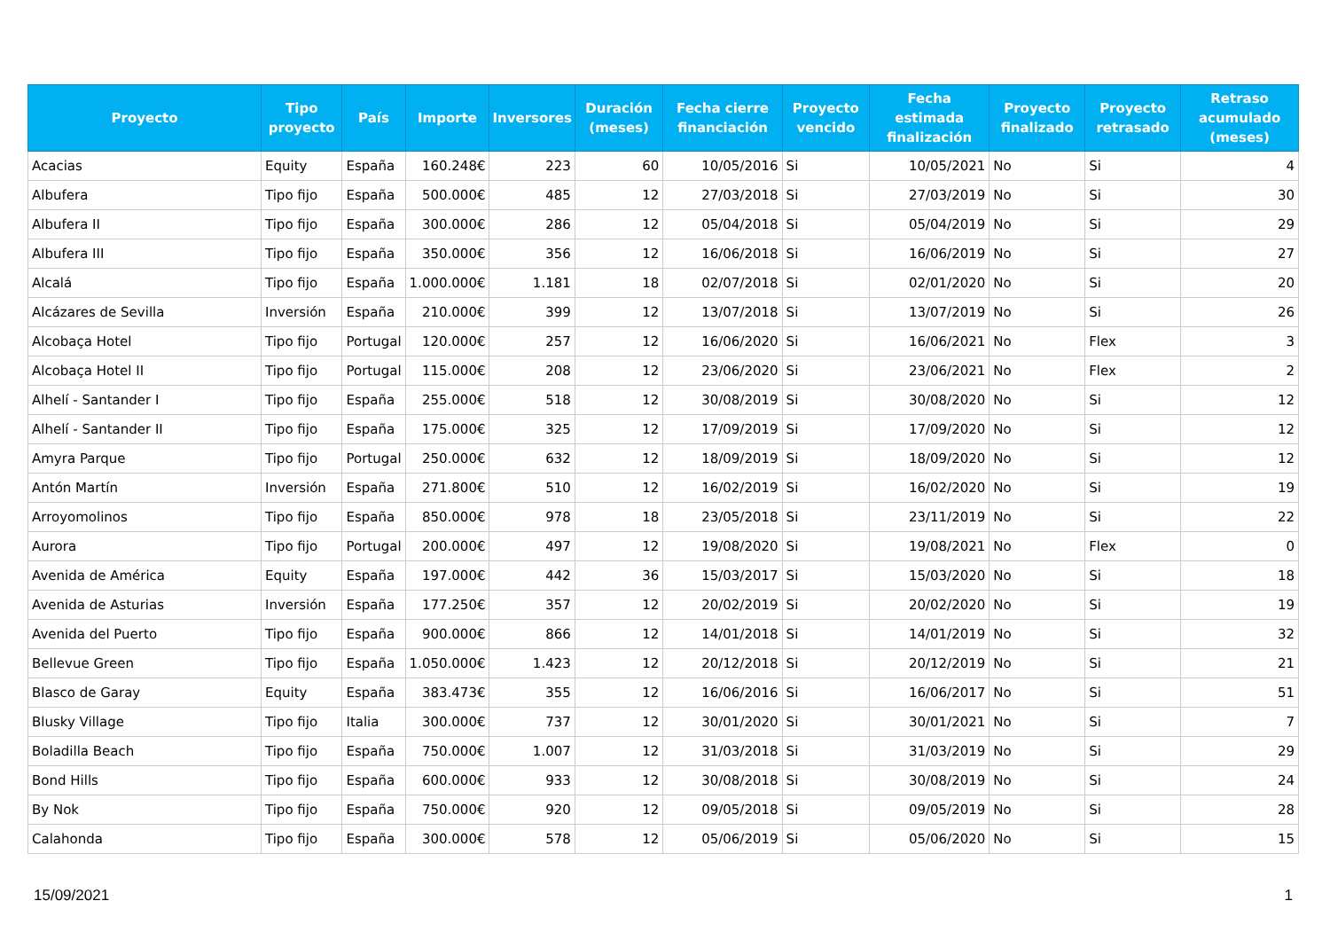| Proyecto | Tipo proyecto | País | Importe | Inversores | Duración (meses) | Fecha cierre financiación | Proyecto vencido | Fecha estimada finalización | Proyecto finalizado | Proyecto retrasado | Retraso acumulado (meses) |
| --- | --- | --- | --- | --- | --- | --- | --- | --- | --- | --- | --- |
| Acacias | Equity | España | 160.248€ | 223 | 60 | 10/05/2016 | Si | 10/05/2021 | No | Si | 4 |
| Albufera | Tipo fijo | España | 500.000€ | 485 | 12 | 27/03/2018 | Si | 27/03/2019 | No | Si | 30 |
| Albufera II | Tipo fijo | España | 300.000€ | 286 | 12 | 05/04/2018 | Si | 05/04/2019 | No | Si | 29 |
| Albufera III | Tipo fijo | España | 350.000€ | 356 | 12 | 16/06/2018 | Si | 16/06/2019 | No | Si | 27 |
| Alcalá | Tipo fijo | España | 1.000.000€ | 1.181 | 18 | 02/07/2018 | Si | 02/01/2020 | No | Si | 20 |
| Alcázares de Sevilla | Inversión | España | 210.000€ | 399 | 12 | 13/07/2018 | Si | 13/07/2019 | No | Si | 26 |
| Alcobaça Hotel | Tipo fijo | Portugal | 120.000€ | 257 | 12 | 16/06/2020 | Si | 16/06/2021 | No | Flex | 3 |
| Alcobaça Hotel II | Tipo fijo | Portugal | 115.000€ | 208 | 12 | 23/06/2020 | Si | 23/06/2021 | No | Flex | 2 |
| Alhelí - Santander I | Tipo fijo | España | 255.000€ | 518 | 12 | 30/08/2019 | Si | 30/08/2020 | No | Si | 12 |
| Alhelí - Santander II | Tipo fijo | España | 175.000€ | 325 | 12 | 17/09/2019 | Si | 17/09/2020 | No | Si | 12 |
| Amyra Parque | Tipo fijo | Portugal | 250.000€ | 632 | 12 | 18/09/2019 | Si | 18/09/2020 | No | Si | 12 |
| Antón Martín | Inversión | España | 271.800€ | 510 | 12 | 16/02/2019 | Si | 16/02/2020 | No | Si | 19 |
| Arroyomolinos | Tipo fijo | España | 850.000€ | 978 | 18 | 23/05/2018 | Si | 23/11/2019 | No | Si | 22 |
| Aurora | Tipo fijo | Portugal | 200.000€ | 497 | 12 | 19/08/2020 | Si | 19/08/2021 | No | Flex | 0 |
| Avenida de América | Equity | España | 197.000€ | 442 | 36 | 15/03/2017 | Si | 15/03/2020 | No | Si | 18 |
| Avenida de Asturias | Inversión | España | 177.250€ | 357 | 12 | 20/02/2019 | Si | 20/02/2020 | No | Si | 19 |
| Avenida del Puerto | Tipo fijo | España | 900.000€ | 866 | 12 | 14/01/2018 | Si | 14/01/2019 | No | Si | 32 |
| Bellevue Green | Tipo fijo | España | 1.050.000€ | 1.423 | 12 | 20/12/2018 | Si | 20/12/2019 | No | Si | 21 |
| Blasco de Garay | Equity | España | 383.473€ | 355 | 12 | 16/06/2016 | Si | 16/06/2017 | No | Si | 51 |
| Blusky Village | Tipo fijo | Italia | 300.000€ | 737 | 12 | 30/01/2020 | Si | 30/01/2021 | No | Si | 7 |
| Boladilla Beach | Tipo fijo | España | 750.000€ | 1.007 | 12 | 31/03/2018 | Si | 31/03/2019 | No | Si | 29 |
| Bond Hills | Tipo fijo | España | 600.000€ | 933 | 12 | 30/08/2018 | Si | 30/08/2019 | No | Si | 24 |
| By Nok | Tipo fijo | España | 750.000€ | 920 | 12 | 09/05/2018 | Si | 09/05/2019 | No | Si | 28 |
| Calahonda | Tipo fijo | España | 300.000€ | 578 | 12 | 05/06/2019 | Si | 05/06/2020 | No | Si | 15 |
15/09/2021 1